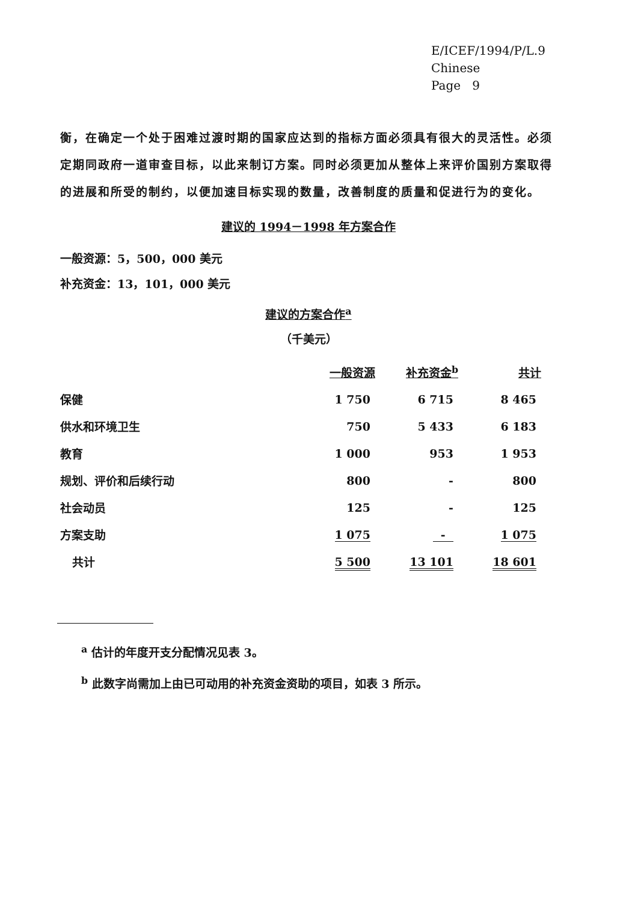E/ICEF/1994/P/L.9
Chinese
Page 9
衡，在确定一个处于困难过渡时期的国家应达到的指标方面必须具有很大的灵活性。必须定期同政府一道审查目标，以此来制订方案。同时必须更加从整体上来评价国别方案取得的进展和所受的制约，以便加速目标实现的数量，改善制度的质量和促进行为的变化。
建议的 1994－1998 年方案合作
一般资源：5，500，000 美元
补充资金：13，101，000 美元
建议的方案合作<sup>a</sup>
（千美元）
| | 一般资源 | 补充资金<sup>b</sup> | 共计 |
| --- | --- | --- | --- |
| 保健 | 1 750 | 6 715 | 8 465 |
| 供水和环境卫生 | 750 | 5 433 | 6 183 |
| 教育 | 1 000 | 953 | 1 953 |
| 规划、评价和后续行动 | 800 | - | 800 |
| 社会动员 | 125 | - | 125 |
| 方案支助 | 1 075 | - | 1 075 |
| 共计 | 5 500 | 13 101 | 18 601 |
<sup>a</sup> 估计的年度开支分配情况见表 3。
<sup>b</sup> 此数字尚需加上由已可动用的补充资金资助的项目，如表 3 所示。